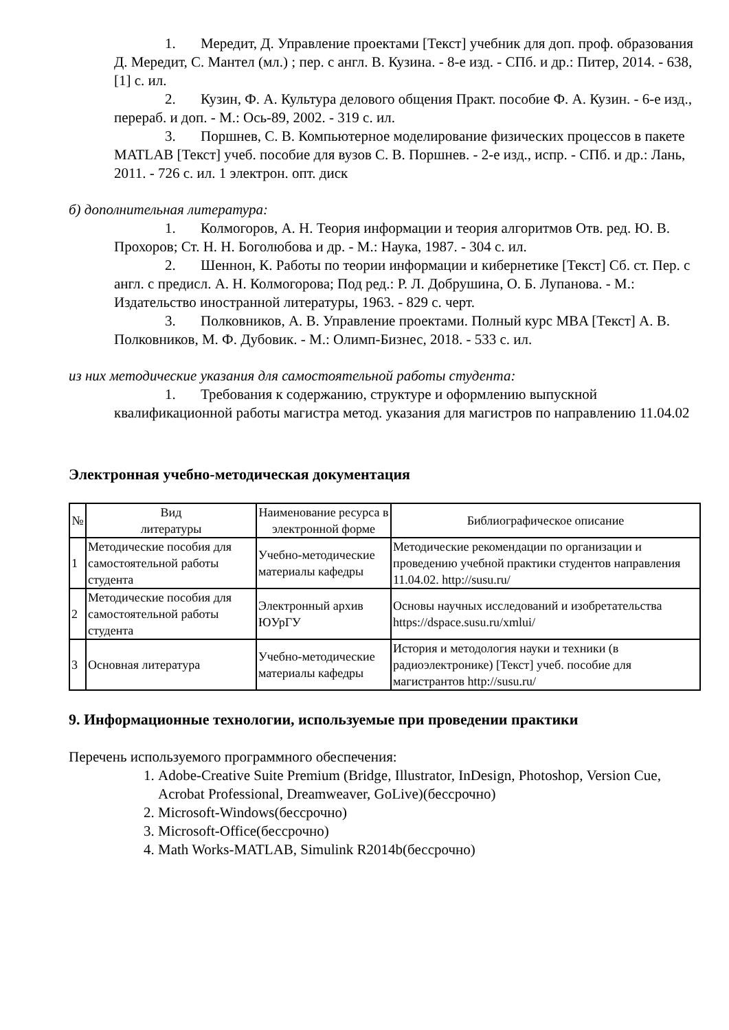1. Мередит, Д. Управление проектами [Текст] учебник для доп. проф. образования Д. Мередит, С. Мантел (мл.) ; пер. с англ. В. Кузина. - 8-е изд. - СПб. и др.: Питер, 2014. - 638, [1] с. ил.
2. Кузин, Ф. А. Культура делового общения Практ. пособие Ф. А. Кузин. - 6-е изд., перераб. и доп. - М.: Ось-89, 2002. - 319 с. ил.
3. Поршнев, С. В. Компьютерное моделирование физических процессов в пакете MATLAB [Текст] учеб. пособие для вузов С. В. Поршнев. - 2-е изд., испр. - СПб. и др.: Лань, 2011. - 726 с. ил. 1 электрон. опт. диск
б) дополнительная литература:
1. Колмогоров, А. Н. Теория информации и теория алгоритмов Отв. ред. Ю. В. Прохоров; Ст. Н. Н. Боголюбова и др. - М.: Наука, 1987. - 304 с. ил.
2. Шеннон, К. Работы по теории информации и кибернетике [Текст] Сб. ст. Пер. с англ. с предисл. А. Н. Колмогорова; Под ред.: Р. Л. Добрушина, О. Б. Лупанова. - М.: Издательство иностранной литературы, 1963. - 829 с. черт.
3. Полковников, А. В. Управление проектами. Полный курс MBA [Текст] А. В. Полковников, М. Ф. Дубовик. - М.: Олимп-Бизнес, 2018. - 533 с. ил.
из них методические указания для самостоятельной работы студента:
1. Требования к содержанию, структуре и оформлению выпускной квалификационной работы магистра метод. указания для магистров по направлению 11.04.02
Электронная учебно-методическая документация
| № | Вид литературы | Наименование ресурса в электронной форме | Библиографическое описание |
| --- | --- | --- | --- |
| 1 | Методические пособия для самостоятельной работы студента | Учебно-методические материалы кафедры | Методические рекомендации по организации и проведению учебной практики студентов направления 11.04.02. http://susu.ru/ |
| 2 | Методические пособия для самостоятельной работы студента | Электронный архив ЮУрГУ | Основы научных исследований и изобретательства https://dspace.susu.ru/xmlui/ |
| 3 | Основная литература | Учебно-методические материалы кафедры | История и методология науки и техники (в радиоэлектронике) [Текст] учеб. пособие для магистрантов http://susu.ru/ |
9. Информационные технологии, используемые при проведении практики
Перечень используемого программного обеспечения:
1. Adobe-Creative Suite Premium (Bridge, Illustrator, InDesign, Photoshop, Version Cue, Acrobat Professional, Dreamweaver, GoLive)(бессрочно)
2. Microsoft-Windows(бессрочно)
3. Microsoft-Office(бессрочно)
4. Math Works-MATLAB, Simulink R2014b(бессрочно)